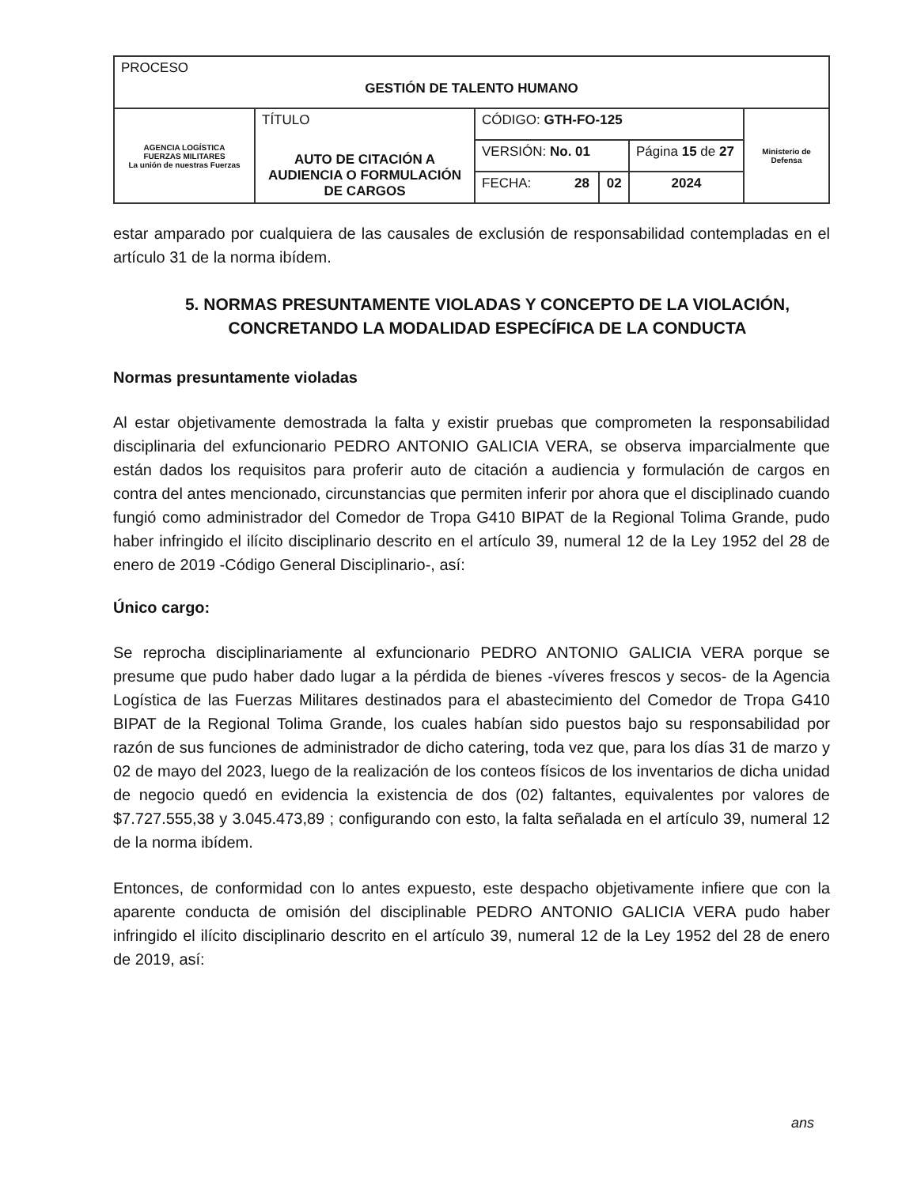| PROCESO GESTIÓN DE TALENTO HUMANO | | | | | |
| AGENCIA LOGÍSTICA FUERZAS MILITARES La unión de nuestras Fuerzas | TÍTULO AUTO DE CITACIÓN A AUDIENCIA O FORMULACIÓN DE CARGOS | CÓDIGO: GTH-FO-125 | | | Ministerio de Defensa |
| | | VERSIÓN: No. 01 | | Página 15 de 27 | |
| | | FECHA: 28 | 02 | 2024 | |
estar amparado por cualquiera de las causales de exclusión de responsabilidad contempladas en el artículo 31 de la norma ibídem.
5. NORMAS PRESUNTAMENTE VIOLADAS Y CONCEPTO DE LA VIOLACIÓN, CONCRETANDO LA MODALIDAD ESPECÍFICA DE LA CONDUCTA
Normas presuntamente violadas
Al estar objetivamente demostrada la falta y existir pruebas que comprometen la responsabilidad disciplinaria del exfuncionario PEDRO ANTONIO GALICIA VERA, se observa imparcialmente que están dados los requisitos para proferir auto de citación a audiencia y formulación de cargos en contra del antes mencionado, circunstancias que permiten inferir por ahora que el disciplinado cuando fungió como administrador del Comedor de Tropa G410 BIPAT de la Regional Tolima Grande, pudo haber infringido el ilícito disciplinario descrito en el artículo 39, numeral 12 de la Ley 1952 del 28 de enero de 2019 -Código General Disciplinario-, así:
Único cargo:
Se reprocha disciplinariamente al exfuncionario PEDRO ANTONIO GALICIA VERA porque se presume que pudo haber dado lugar a la pérdida de bienes -víveres frescos y secos- de la Agencia Logística de las Fuerzas Militares destinados para el abastecimiento del Comedor de Tropa G410 BIPAT de la Regional Tolima Grande, los cuales habían sido puestos bajo su responsabilidad por razón de sus funciones de administrador de dicho catering, toda vez que, para los días 31 de marzo y 02 de mayo del 2023, luego de la realización de los conteos físicos de los inventarios de dicha unidad de negocio quedó en evidencia la existencia de dos (02) faltantes, equivalentes por valores de $7.727.555,38 y 3.045.473,89 ; configurando con esto, la falta señalada en el artículo 39, numeral 12 de la norma ibídem.
Entonces, de conformidad con lo antes expuesto, este despacho objetivamente infiere que con la aparente conducta de omisión del disciplinable PEDRO ANTONIO GALICIA VERA pudo haber infringido el ilícito disciplinario descrito en el artículo 39, numeral 12 de la Ley 1952 del 28 de enero de 2019, así:
ans